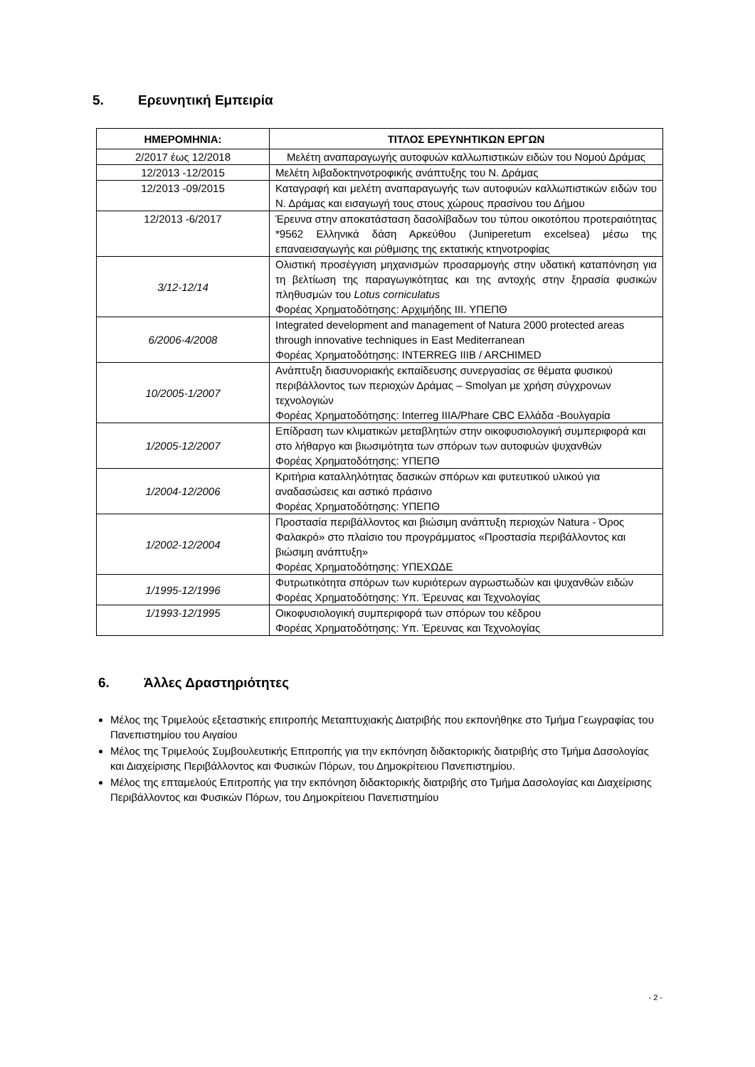5. Ερευνητική Εμπειρία
| ΗΜΕΡΟΜΗΝΙΑ: | ΤΙΤΛΟΣ ΕΡΕΥΝΗΤΙΚΩΝ ΕΡΓΩΝ |
| --- | --- |
| 2/2017 έως 12/2018 | Μελέτη αναπαραγωγής αυτοφυών καλλωπιστικών ειδών του Νομού Δράμας |
| 12/2013 -12/2015 | Μελέτη λιβαδοκτηνοτροφικής ανάπτυξης του Ν. Δράμας |
| 12/2013 -09/2015 | Καταγραφή και μελέτη αναπαραγωγής των αυτοφυών καλλωπιστικών ειδών του Ν. Δράμας και εισαγωγή τους στους χώρους πρασίνου του Δήμου |
| 12/2013 -6/2017 | Έρευνα στην αποκατάσταση δασολίβαδων του τύπου οικοτόπου προτεραιότητας *9562 Ελληνικά δάση Αρκεύθου (Juniperetum excelsea) μέσω της επαναεισαγωγής και ρύθμισης της εκτατικής κτηνοτροφίας |
| 3/12-12/14 | Ολιστική προσέγγιση μηχανισμών προσαρμογής στην υδατική καταπόνηση για τη βελτίωση της παραγωγικότητας και της αντοχής στην ξηρασία φυσικών πληθυσμών του Lotus corniculatus Φορέας Χρηματοδότησης: Αρχιμήδης ΙΙΙ. ΥΠΕΠΘ |
| 6/2006-4/2008 | Integrated development and management of Natura 2000 protected areas through innovative techniques in East Mediterranean Φορέας Χρηματοδότησης: INTERREG IIIB / ARCHIMED |
| 10/2005-1/2007 | Ανάπτυξη διασυνοριακής εκπαίδευσης συνεργασίας σε θέματα φυσικού περιβάλλοντος των περιοχών Δράμας – Smolyan με χρήση σύγχρονων τεχνολογιών Φορέας Χρηματοδότησης: Interreg IIIA/Phare CBC Ελλάδα -Βουλγαρία |
| 1/2005-12/2007 | Επίδραση των κλιματικών μεταβλητών στην οικοφυσιολογική συμπεριφορά και στο λήθαργο και βιωσιμότητα των σπόρων των αυτοφυών ψυχανθών Φορέας Χρηματοδότησης: ΥΠΕΠΘ |
| 1/2004-12/2006 | Κριτήρια καταλληλότητας δασικών σπόρων και φυτευτικού υλικού για αναδασώσεις και αστικό πράσινο Φορέας Χρηματοδότησης: ΥΠΕΠΘ |
| 1/2002-12/2004 | Προστασία περιβάλλοντος και βιώσιμη ανάπτυξη περιοχών Natura - Όρος Φαλακρό» στο πλαίσιο του προγράμματος «Προστασία περιβάλλοντος και βιώσιμη ανάπτυξη» Φορέας Χρηματοδότησης: ΥΠΕΧΩΔΕ |
| 1/1995-12/1996 | Φυτρωτικότητα σπόρων των κυριότερων αγρωστωδών και ψυχανθών ειδών Φορέας Χρηματοδότησης: Υπ. Έρευνας και Τεχνολογίας |
| 1/1993-12/1995 | Οικοφυσιολογική συμπεριφορά των σπόρων του κέδρου Φορέας Χρηματοδότησης: Υπ. Έρευνας και Τεχνολογίας |
6. Άλλες Δραστηριότητες
Μέλος της Τριμελούς εξεταστικής επιτροπής Μεταπτυχιακής Διατριβής που εκπονήθηκε στο Τμήμα Γεωγραφίας του Πανεπιστημίου του Αιγαίου
Μέλος της Τριμελούς Συμβουλευτικής Επιτροπής για την εκπόνηση διδακτορικής διατριβής στο Τμήμα Δασολογίας και Διαχείρισης Περιβάλλοντος και Φυσικών Πόρων, του Δημοκρίτειου Πανεπιστημίου.
Μέλος της επταμελούς Επιτροπής για την εκπόνηση διδακτορικής διατριβής στο Τμήμα Δασολογίας και Διαχείρισης Περιβάλλοντος και Φυσικών Πόρων, του Δημοκρίτειου Πανεπιστημίου
- 2 -